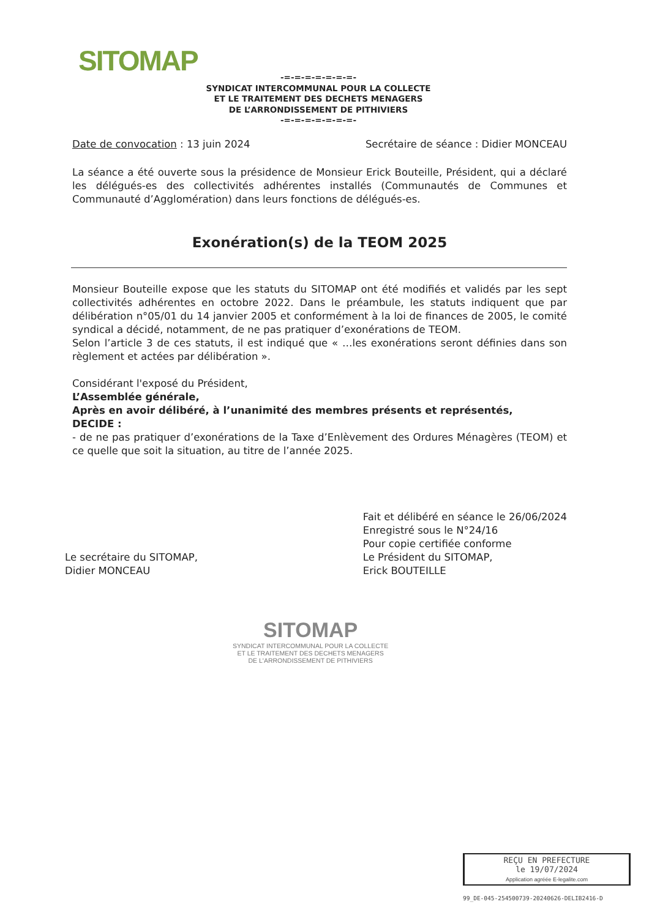SITOMAP
-=-=-=-=-=-=-=-
SYNDICAT INTERCOMMUNAL POUR LA COLLECTE
ET LE TRAITEMENT DES DECHETS MENAGERS
DE L’ARRONDISSEMENT DE PITHIVIERS
-=-=-=-=-=-=-=-
Date de convocation : 13 juin 2024 Secrétaire de séance : Didier MONCEAU
La séance a été ouverte sous la présidence de Monsieur Erick Bouteille, Président, qui a déclaré les délégués-es des collectivités adhérentes installés (Communautés de Communes et Communauté d’Agglomération) dans leurs fonctions de délégués-es.
Exonération(s) de la TEOM 2025
Monsieur Bouteille expose que les statuts du SITOMAP ont été modifiés et validés par les sept collectivités adhérentes en octobre 2022. Dans le préambule, les statuts indiquent que par délibération n°05/01 du 14 janvier 2005 et conformément à la loi de finances de 2005, le comité syndical a décidé, notamment, de ne pas pratiquer d’exonérations de TEOM.
Selon l’article 3 de ces statuts, il est indiqué que « …les exonérations seront définies dans son règlement et actées par délibération ».
Considérant l'exposé du Président,
L’Assemblée générale,
Après en avoir délibéré, à l’unanimité des membres présents et représentés,
DECIDE :
- de ne pas pratiquer d’exonérations de la Taxe d’Enlèvement des Ordures Ménagères (TEOM) et ce quelle que soit la situation, au titre de l’année 2025.
Le secrétaire du SITOMAP,
Didier MONCEAU
Fait et délibéré en séance le 26/06/2024
Enregistré sous le N°24/16
Pour copie certifiée conforme
Le Président du SITOMAP,
Erick BOUTEILLE
SITOMAP
SYNDICAT INTERCOMMUNAL POUR LA COLLECTE
ET LE TRAITEMENT DES DECHETS MENAGERS
DE L'ARRONDISSEMENT DE PITHIVIERS
REÇU EN PREFECTURE
le 19/07/2024
Application agréée E-legalite.com
99_DE-045-254500739-20240626-DELIB2416-D